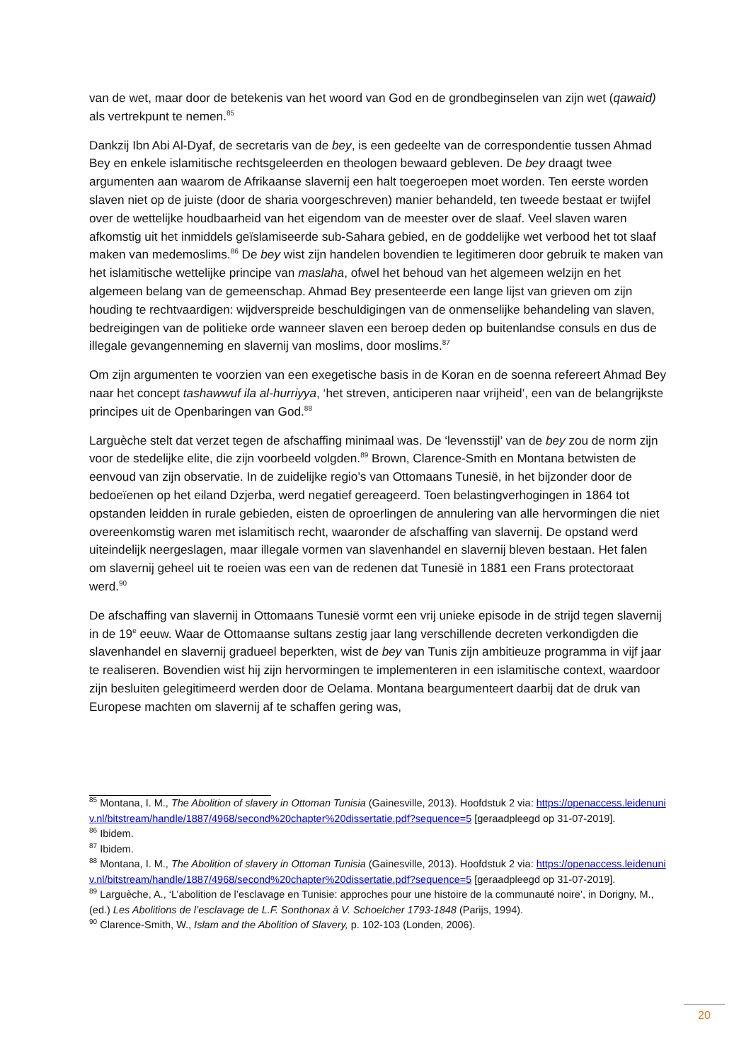van de wet, maar door de betekenis van het woord van God en de grondbeginselen van zijn wet (qawaid) als vertrekpunt te nemen.<sup>85</sup>
Dankzij Ibn Abi Al-Dyaf, de secretaris van de bey, is een gedeelte van de correspondentie tussen Ahmad Bey en enkele islamitische rechtsgeleerden en theologen bewaard gebleven. De bey draagt twee argumenten aan waarom de Afrikaanse slavernij een halt toegeroepen moet worden. Ten eerste worden slaven niet op de juiste (door de sharia voorgeschreven) manier behandeld, ten tweede bestaat er twijfel over de wettelijke houdbaarheid van het eigendom van de meester over de slaaf. Veel slaven waren afkomstig uit het inmiddels geïslamiseerde sub-Sahara gebied, en de goddelijke wet verbood het tot slaaf maken van medemoslims.<sup>86</sup> De bey wist zijn handelen bovendien te legitimeren door gebruik te maken van het islamitische wettelijke principe van maslaha, ofwel het behoud van het algemeen welzijn en het algemeen belang van de gemeenschap. Ahmad Bey presenteerde een lange lijst van grieven om zijn houding te rechtvaardigen: wijdverspreide beschuldigingen van de onmenselijke behandeling van slaven, bedreigingen van de politieke orde wanneer slaven een beroep deden op buitenlandse consuls en dus de illegale gevangenneming en slavernij van moslims, door moslims.<sup>87</sup>
Om zijn argumenten te voorzien van een exegetische basis in de Koran en de soenna refereert Ahmad Bey naar het concept tashawwuf ila al-hurriyya, ‘het streven, anticiperen naar vrijheid’, een van de belangrijkste principes uit de Openbaringen van God.<sup>88</sup>
Larguèche stelt dat verzet tegen de afschaffing minimaal was. De ‘levensstijl’ van de bey zou de norm zijn voor de stedelijke elite, die zijn voorbeeld volgden.<sup>89</sup> Brown, Clarence-Smith en Montana betwisten de eenvoud van zijn observatie. In de zuidelijke regio’s van Ottomaans Tunesië, in het bijzonder door de bedoeïenen op het eiland Dzjerba, werd negatief gereageerd. Toen belastingverhogingen in 1864 tot opstanden leidden in rurale gebieden, eisten de oproerlingen de annulering van alle hervormingen die niet overeenkomstig waren met islamitisch recht, waaronder de afschaffing van slavernij. De opstand werd uiteindelijk neergeslagen, maar illegale vormen van slavenhandel en slavernij bleven bestaan. Het falen om slavernij geheel uit te roeien was een van de redenen dat Tunesië in 1881 een Frans protectoraat werd.<sup>90</sup>
De afschaffing van slavernij in Ottomaans Tunesië vormt een vrij unieke episode in de strijd tegen slavernij in de 19<sup>e</sup> eeuw. Waar de Ottomaanse sultans zestig jaar lang verschillende decreten verkondigden die slavenhandel en slavernij gradueel beperkten, wist de bey van Tunis zijn ambitieuze programma in vijf jaar te realiseren. Bovendien wist hij zijn hervormingen te implementeren in een islamitische context, waardoor zijn besluiten gelegitimeerd werden door de Oelama. Montana beargumenteert daarbij dat de druk van Europese machten om slavernij af te schaffen gering was,
<sup>85</sup> Montana, I. M., The Abolition of slavery in Ottoman Tunisia (Gainesville, 2013). Hoofdstuk 2 via: https://openaccess.leidenuniv.nl/bitstream/handle/1887/4968/second%20chapter%20dissertatie.pdf?sequence=5 [geraadpleegd op 31-07-2019].
<sup>86</sup> Ibidem.
<sup>87</sup> Ibidem.
<sup>88</sup> Montana, I. M., The Abolition of slavery in Ottoman Tunisia (Gainesville, 2013). Hoofdstuk 2 via: https://openaccess.leidenuniv.nl/bitstream/handle/1887/4968/second%20chapter%20dissertatie.pdf?sequence=5 [geraadpleegd op 31-07-2019].
<sup>89</sup> Larguèche, A., ‘L’abolition de l’esclavage en Tunisie: approches pour une histoire de la communauté noire’, in Dorigny, M., (ed.) Les Abolitions de l’esclavage de L.F. Sonthonax à V. Schoelcher 1793-1848 (Parijs, 1994).
<sup>90</sup> Clarence-Smith, W., Islam and the Abolition of Slavery, p. 102-103 (Londen, 2006).
20